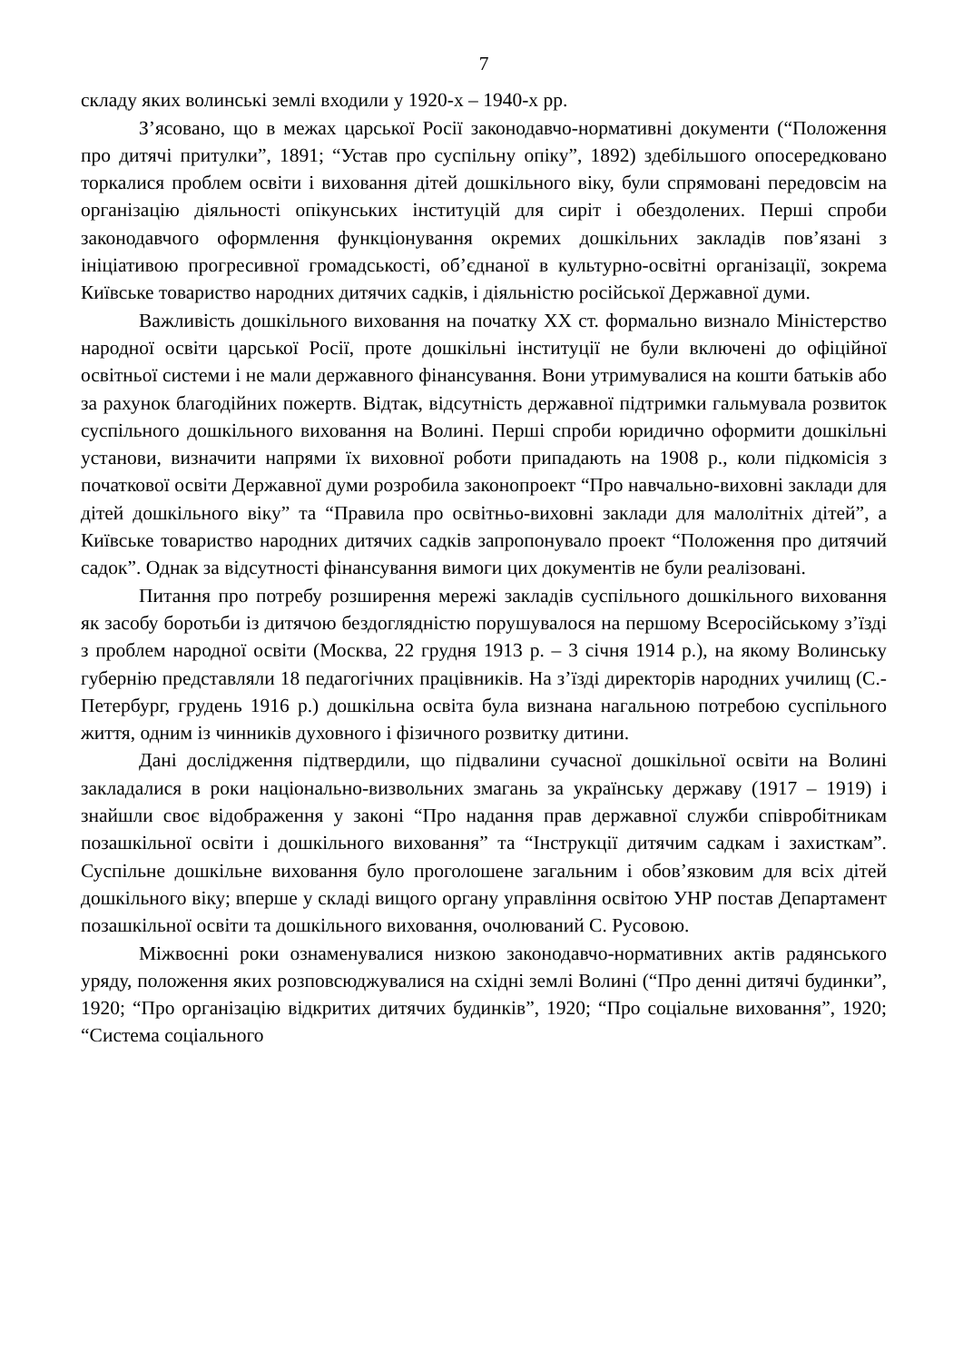7
складу яких волинські землі входили у 1920-х – 1940-х рр.
З’ясовано, що в межах царської Росії законодавчо-нормативні документи (“Положення про дитячі притулки”, 1891; “Устав про суспільну опіку”, 1892) здебільшого опосередковано торкалися проблем освіти і виховання дітей дошкільного віку, були спрямовані передовсім на організацію діяльності опікунських інституцій для сиріт і обездолених. Перші спроби законодавчого оформлення функціонування окремих дошкільних закладів пов’язані з ініціативою прогресивної громадськості, об’єднаної в культурно-освітні організації, зокрема Київське товариство народних дитячих садків, і діяльністю російської Державної думи.
Важливість дошкільного виховання на початку ХХ ст. формально визнало Міністерство народної освіти царської Росії, проте дошкільні інституції не були включені до офіційної освітньої системи і не мали державного фінансування. Вони утримувалися на кошти батьків або за рахунок благодійних пожертв. Відтак, відсутність державної підтримки гальмувала розвиток суспільного дошкільного виховання на Волині. Перші спроби юридично оформити дошкільні установи, визначити напрями їх виховної роботи припадають на 1908 р., коли підкомісія з початкової освіти Державної думи розробила законопроект “Про навчально-виховні заклади для дітей дошкільного віку” та “Правила про освітньо-виховні заклади для малолітніх дітей”, а Київське товариство народних дитячих садків запропонувало проект “Положення про дитячий садок”. Однак за відсутності фінансування вимоги цих документів не були реалізовані.
Питання про потребу розширення мережі закладів суспільного дошкільного виховання як засобу боротьби із дитячою бездоглядністю порушувалося на першому Всеросійському з’їзді з проблем народної освіти (Москва, 22 грудня 1913 р. – 3 січня 1914 р.), на якому Волинську губернію представляли 18 педагогічних працівників. На з’їзді директорів народних училищ (С.-Петербург, грудень 1916 р.) дошкільна освіта була визнана нагальною потребою суспільного життя, одним із чинників духовного і фізичного розвитку дитини.
Дані дослідження підтвердили, що підвалини сучасної дошкільної освіти на Волині закладалися в роки національно-визвольних змагань за українську державу (1917 – 1919) і знайшли своє відображення у законі “Про надання прав державної служби співробітникам позашкільної освіти і дошкільного виховання” та “Інструкції дитячим садкам і захисткам”. Суспільне дошкільне виховання було проголошене загальним і обов’язковим для всіх дітей дошкільного віку; вперше у складі вищого органу управління освітою УНР постав Департамент позашкільної освіти та дошкільного виховання, очолюваний С. Русовою.
Міжвоєнні роки ознаменувалися низкою законодавчо-нормативних актів радянського уряду, положення яких розповсюджувалися на східні землі Волині (“Про денні дитячі будинки”, 1920; “Про організацію відкритих дитячих будинків”, 1920; “Про соціальне виховання”, 1920; “Система соціального